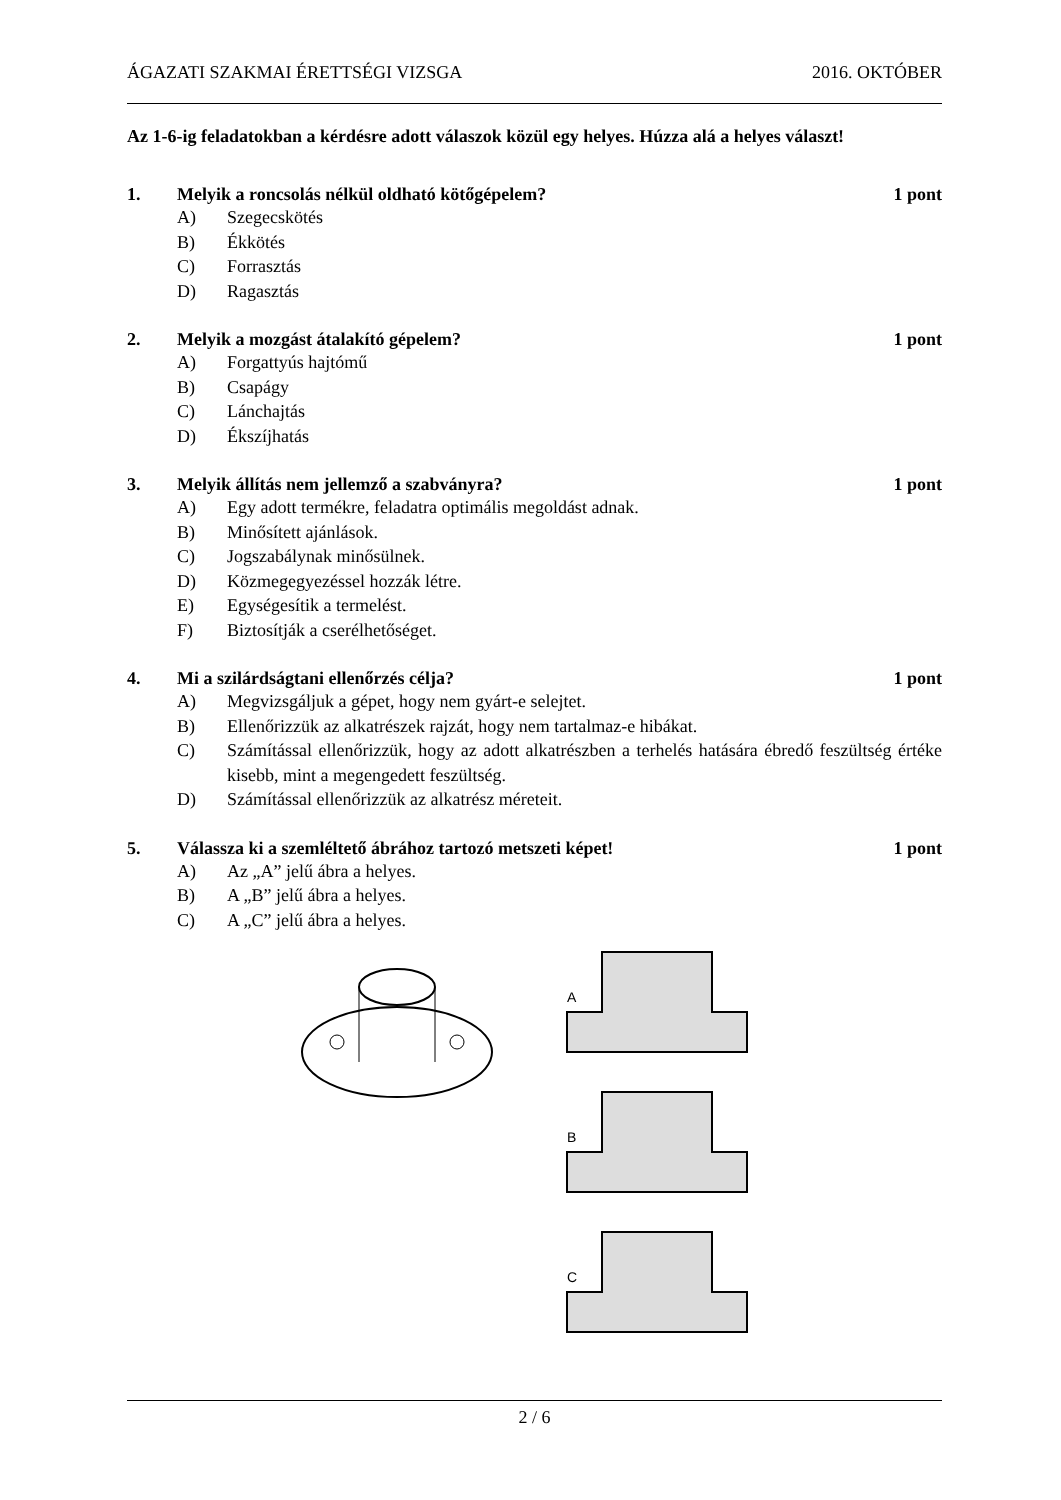ÁGAZATI SZAKMAI ÉRETTSÉGI VIZSGA 2016. OKTÓBER
Az 1-6-ig feladatokban a kérdésre adott válaszok közül egy helyes. Húzza alá a helyes választ!
1. Melyik a roncsolás nélkül oldható kötőgépelem? 1 pont
A) Szegecskötés
B) Ékkötés
C) Forrasztás
D) Ragasztás
2. Melyik a mozgást átalakító gépelem? 1 pont
A) Forgattyús hajtómű
B) Csapágy
C) Lánchajtás
D) Ékszíjhatás
3. Melyik állítás nem jellemző a szabványra? 1 pont
A) Egy adott termékre, feladatra optimális megoldást adnak.
B) Minősített ajánlások.
C) Jogszabálynak minősülnek.
D) Közmegegyezéssel hozzák létre.
E) Egységesítik a termelést.
F) Biztosítják a cserélhetőséget.
4. Mi a szilárdságtani ellenőrzés célja? 1 pont
A) Megvizsgáljuk a gépet, hogy nem gyárt-e selejtet.
B) Ellenőrizzük az alkatrészek rajzát, hogy nem tartalmaz-e hibákat.
C) Számítással ellenőrizzük, hogy az adott alkatrészben a terhelés hatására ébredő feszültség értéke kisebb, mint a megengedett feszültség.
D) Számítással ellenőrizzük az alkatrész méreteit.
5. Válassza ki a szemléltető ábrához tartozó metszeti képet! 1 pont
A) Az „A” jelű ábra a helyes.
B) A „B” jelű ábra a helyes.
C) A „C” jelű ábra a helyes.
A
B
C
2 / 6